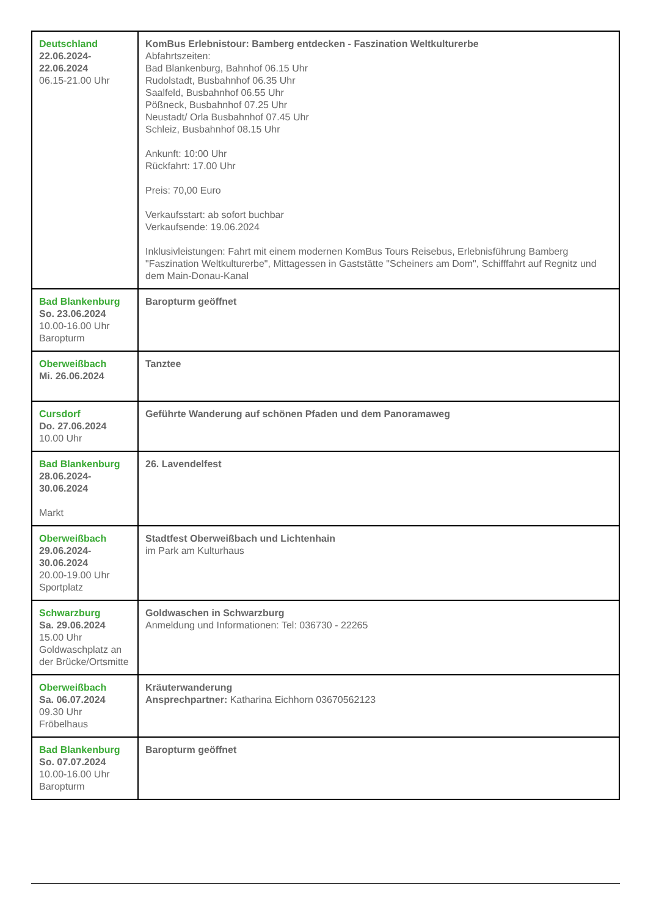| Deutschland 22.06.2024- 22.06.2024 06.15-21.00 Uhr | KomBus Erlebnistour: Bamberg entdecken - Faszination Weltkulturerbe Abfahrtszeiten: Bad Blankenburg, Bahnhof 06.15 Uhr Rudolstadt, Busbahnhof 06.35 Uhr Saalfeld, Busbahnhof 06.55 Uhr Pößneck, Busbahnhof 07.25 Uhr Neustadt/ Orla Busbahnhof 07.45 Uhr Schleiz, Busbahnhof 08.15 Uhr Ankunft: 10:00 Uhr Rückfahrt: 17.00 Uhr Preis: 70,00 Euro Verkaufsstart: ab sofort buchbar Verkaufsende: 19.06.2024 Inklusivleistungen: Fahrt mit einem modernen KomBus Tours Reisebus, Erlebnisführung Bamberg "Faszination Weltkulturerbe", Mittagessen in Gaststätte "Scheiners am Dom", Schifffahrt auf Regnitz und dem Main-Donau-Kanal |
| Bad Blankenburg So. 23.06.2024 10.00-16.00 Uhr Baropturm | Baropturm geöffnet |
| Oberweißbach Mi. 26.06.2024 | Tanztee |
| Cursdorf Do. 27.06.2024 10.00 Uhr | Geführte Wanderung auf schönen Pfaden und dem Panoramaweg |
| Bad Blankenburg 28.06.2024- 30.06.2024 Markt | 26. Lavendelfest |
| Oberweißbach 29.06.2024- 30.06.2024 20.00-19.00 Uhr Sportplatz | Stadtfest Oberweißbach und Lichtenhain im Park am Kulturhaus |
| Schwarzburg Sa. 29.06.2024 15.00 Uhr Goldwaschplatz an der Brücke/Ortsmitte | Goldwaschen in Schwarzburg Anmeldung und Informationen: Tel: 036730 - 22265 |
| Oberweißbach Sa. 06.07.2024 09.30 Uhr Fröbelhaus | Kräuterwanderung Ansprechpartner: Katharina Eichhorn 03670562123 |
| Bad Blankenburg So. 07.07.2024 10.00-16.00 Uhr Baropturm | Baropturm geöffnet |